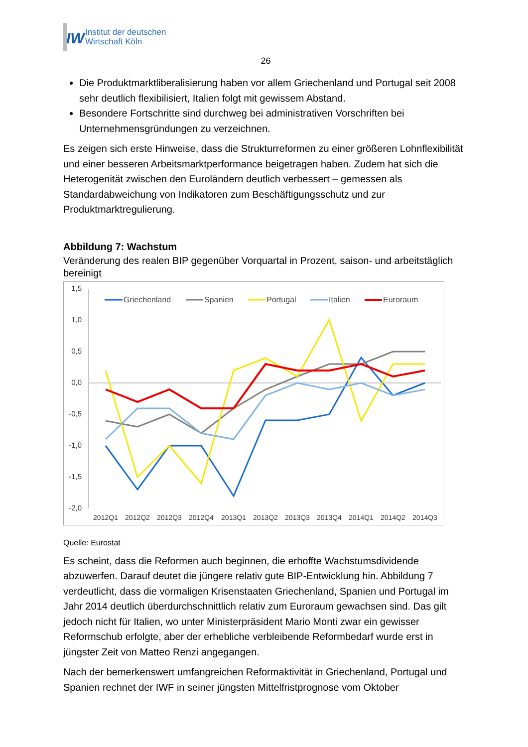IW
Institut der deutschen
Wirtschaft Köln
26
Die Produktmarktliberalisierung haben vor allem Griechenland und Portugal seit 2008 sehr deutlich flexibilisiert, Italien folgt mit gewissem Abstand.
Besondere Fortschritte sind durchweg bei administrativen Vorschriften bei Unternehmensgründungen zu verzeichnen.
Es zeigen sich erste Hinweise, dass die Strukturreformen zu einer größeren Lohnflexibilität und einer besseren Arbeitsmarktperformance beigetragen haben. Zudem hat sich die Heterogenität zwischen den Euroländern deutlich verbessert – gemessen als Standardabweichung von Indikatoren zum Beschäftigungsschutz und zur Produktmarktregulierung.
Abbildung 7: Wachstum
Veränderung des realen BIP gegenüber Vorquartal in Prozent, saison- und arbeitstäglich bereinigt
1,5
1,0
0,5
0,0
-0,5
-1,0
-1,5
-2,0
2012Q1
2012Q2
2012Q3
2012Q4
2013Q1
2013Q2
2013Q3
2013Q4
2014Q1
2014Q2
2014Q3
Griechenland
Spanien
Portugal
Italien
Euroraum
Quelle: Eurostat
Es scheint, dass die Reformen auch beginnen, die erhoffte Wachstumsdividende abzuwerfen. Darauf deutet die jüngere relativ gute BIP-Entwicklung hin. Abbildung 7 verdeutlicht, dass die vormaligen Krisenstaaten Griechenland, Spanien und Portugal im Jahr 2014 deutlich überdurchschnittlich relativ zum Euroraum gewachsen sind. Das gilt jedoch nicht für Italien, wo unter Ministerpräsident Mario Monti zwar ein gewisser Reformschub erfolgte, aber der erhebliche verbleibende Reformbedarf wurde erst in jüngster Zeit von Matteo Renzi angegangen.
Nach der bemerkenswert umfangreichen Reformaktivität in Griechenland, Portugal und Spanien rechnet der IWF in seiner jüngsten Mittelfristprognose vom Oktober